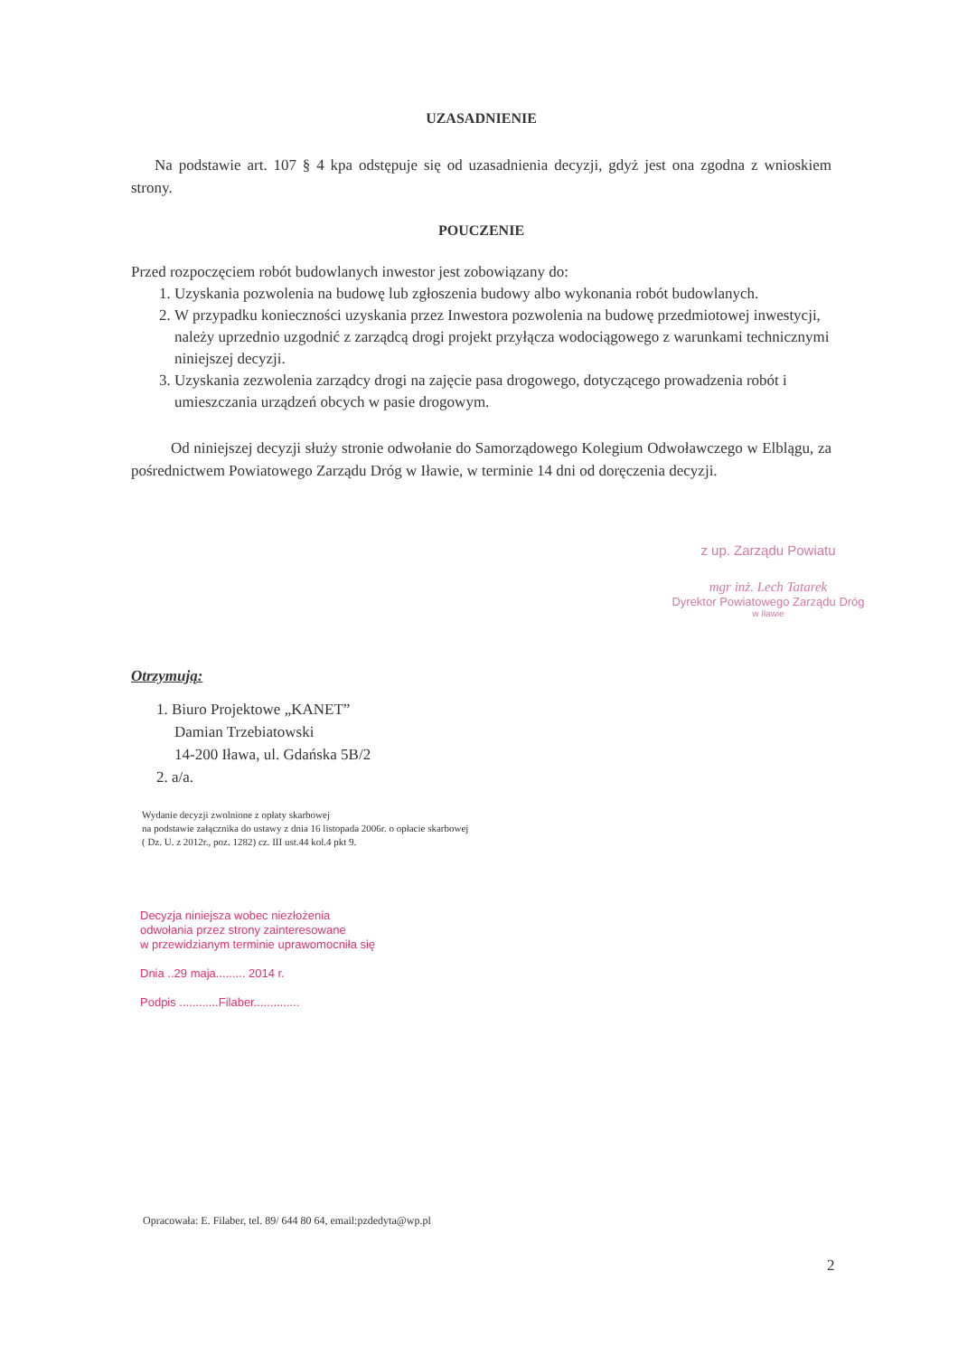UZASADNIENIE
Na podstawie art. 107 § 4 kpa odstępuje się od uzasadnienia decyzji, gdyż jest ona zgodna z wnioskiem strony.
POUCZENIE
Przed rozpoczęciem robót budowlanych inwestor jest zobowiązany do:
1. Uzyskania pozwolenia na budowę lub zgłoszenia budowy albo wykonania robót budowlanych.
2. W przypadku konieczności uzyskania przez Inwestora pozwolenia na budowę przedmiotowej inwestycji, należy uprzednio uzgodnić z zarządcą drogi projekt przyłącza wodociągowego z warunkami technicznymi niniejszej decyzji.
3. Uzyskania zezwolenia zarządcy drogi na zajęcie pasa drogowego, dotyczącego prowadzenia robót i umieszczania urządzeń obcych w pasie drogowym.
Od niniejszej decyzji służy stronie odwołanie do Samorządowego Kolegium Odwoławczego w Elblągu, za pośrednictwem Powiatowego Zarządu Dróg w Iławie, w terminie 14 dni od doręczenia decyzji.
z up. Zarządu Powiatu
mgr inż. Lech Tatarek
Dyrektor Powiatowego Zarządu Dróg
w Iławie
Otrzymują:
1. Biuro Projektowe „KANET”
Damian Trzebiatowski
14-200 Iława, ul. Gdańska 5B/2
2. a/a.
Wydanie decyzji zwolnione z opłaty skarbowej
na podstawie załącznika do ustawy z dnia 16 listopada 2006r. o opłacie skarbowej
( Dz. U. z 2012r., poz. 1282) cz. III ust.44 kol.4 pkt 9.
Decyzja niniejsza wobec niezłożenia
odwołania przez strony zainteresowane
w przewidzianym terminie uprawomocniła się
Dnia ..29 maja......... 2014 r.
Podpis ............Filaber..............
Opracowała: E. Filaber, tel. 89/ 644 80 64, email:pzdedyta@wp.pl
2